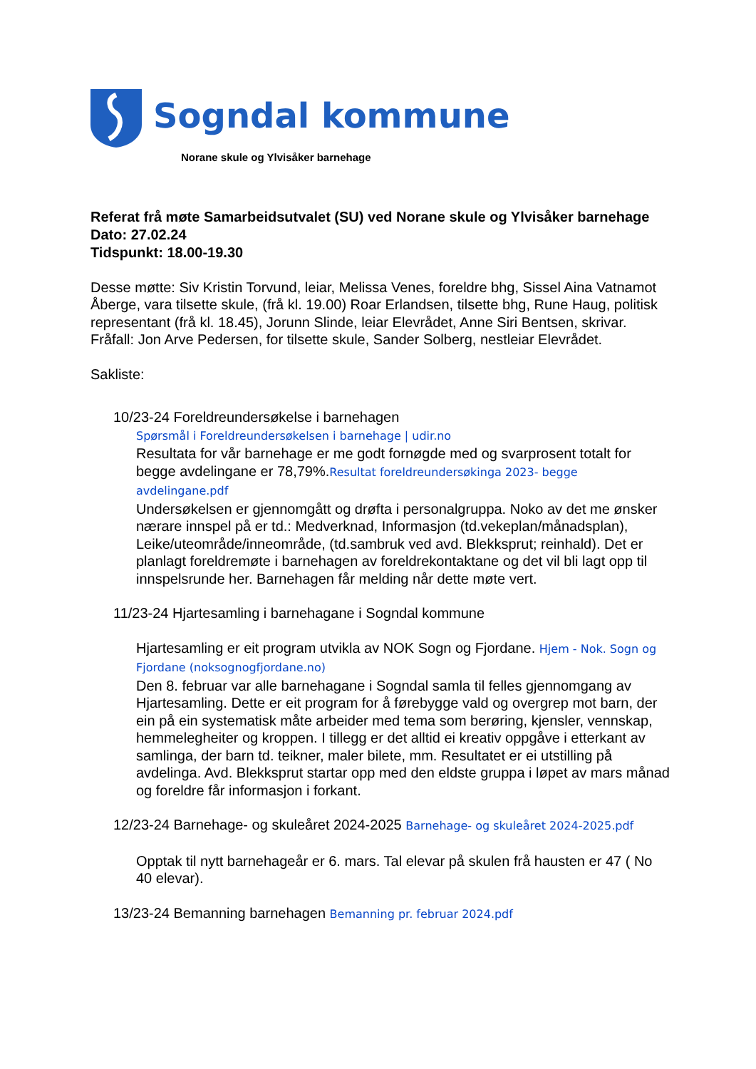Sogndal kommune
Norane skule og Ylvisåker barnehage
Referat frå møte Samarbeidsutvalet (SU) ved Norane skule og Ylvisåker barnehage
Dato: 27.02.24
Tidspunkt: 18.00-19.30
Desse møtte: Siv Kristin Torvund, leiar, Melissa Venes, foreldre bhg, Sissel Aina Vatnamot Åberge, vara tilsette skule, (frå kl. 19.00) Roar Erlandsen, tilsette bhg, Rune Haug, politisk representant (frå kl. 18.45), Jorunn Slinde, leiar Elevrådet, Anne Siri Bentsen, skrivar. Fråfall: Jon Arve Pedersen, for tilsette skule, Sander Solberg, nestleiar Elevrådet.
Sakliste:
10/23-24 Foreldreundersøkelse i barnehagen
Spørsmål i Foreldreundersøkelsen i barnehage | udir.no
Resultata for vår barnehage er me godt fornøgde med og svarprosent totalt for begge avdelingane er 78,79%.Resultat foreldreundersøkinga 2023- begge avdelingane.pdf
Undersøkelsen er gjennomgått og drøfta i personalgruppa. Noko av det me ønsker nærare innspel på er td.: Medverknad, Informasjon (td.vekeplan/månadsplan), Leike/uteområde/inneområde, (td.sambruk ved avd. Blekksprut; reinhald). Det er planlagt foreldremøte i barnehagen av foreldrekontaktane og det vil bli lagt opp til innspelsrunde her. Barnehagen får melding når dette møte vert.
11/23-24 Hjartesamling i barnehagane i Sogndal kommune
Hjartesamling er eit program utvikla av NOK Sogn og Fjordane. Hjem - Nok. Sogn og Fjordane (noksognogfjordane.no)
Den 8. februar var alle barnehagane i Sogndal samla til felles gjennomgang av Hjartesamling. Dette er eit program for å førebygge vald og overgrep mot barn, der ein på ein systematisk måte arbeider med tema som berøring, kjensler, vennskap, hemmelegheiter og kroppen. I tillegg er det alltid ei kreativ oppgåve i etterkant av samlinga, der barn td. teikner, maler bilete, mm. Resultatet er ei utstilling på avdelinga. Avd. Blekksprut startar opp med den eldste gruppa i løpet av mars månad og foreldre får informasjon i forkant.
12/23-24 Barnehage- og skuleåret 2024-2025 Barnehage- og skuleåret 2024-2025.pdf
Opptak til nytt barnehageår er 6. mars. Tal elevar på skulen frå hausten er 47 ( No 40 elevar).
13/23-24 Bemanning barnehagen Bemanning pr. februar 2024.pdf